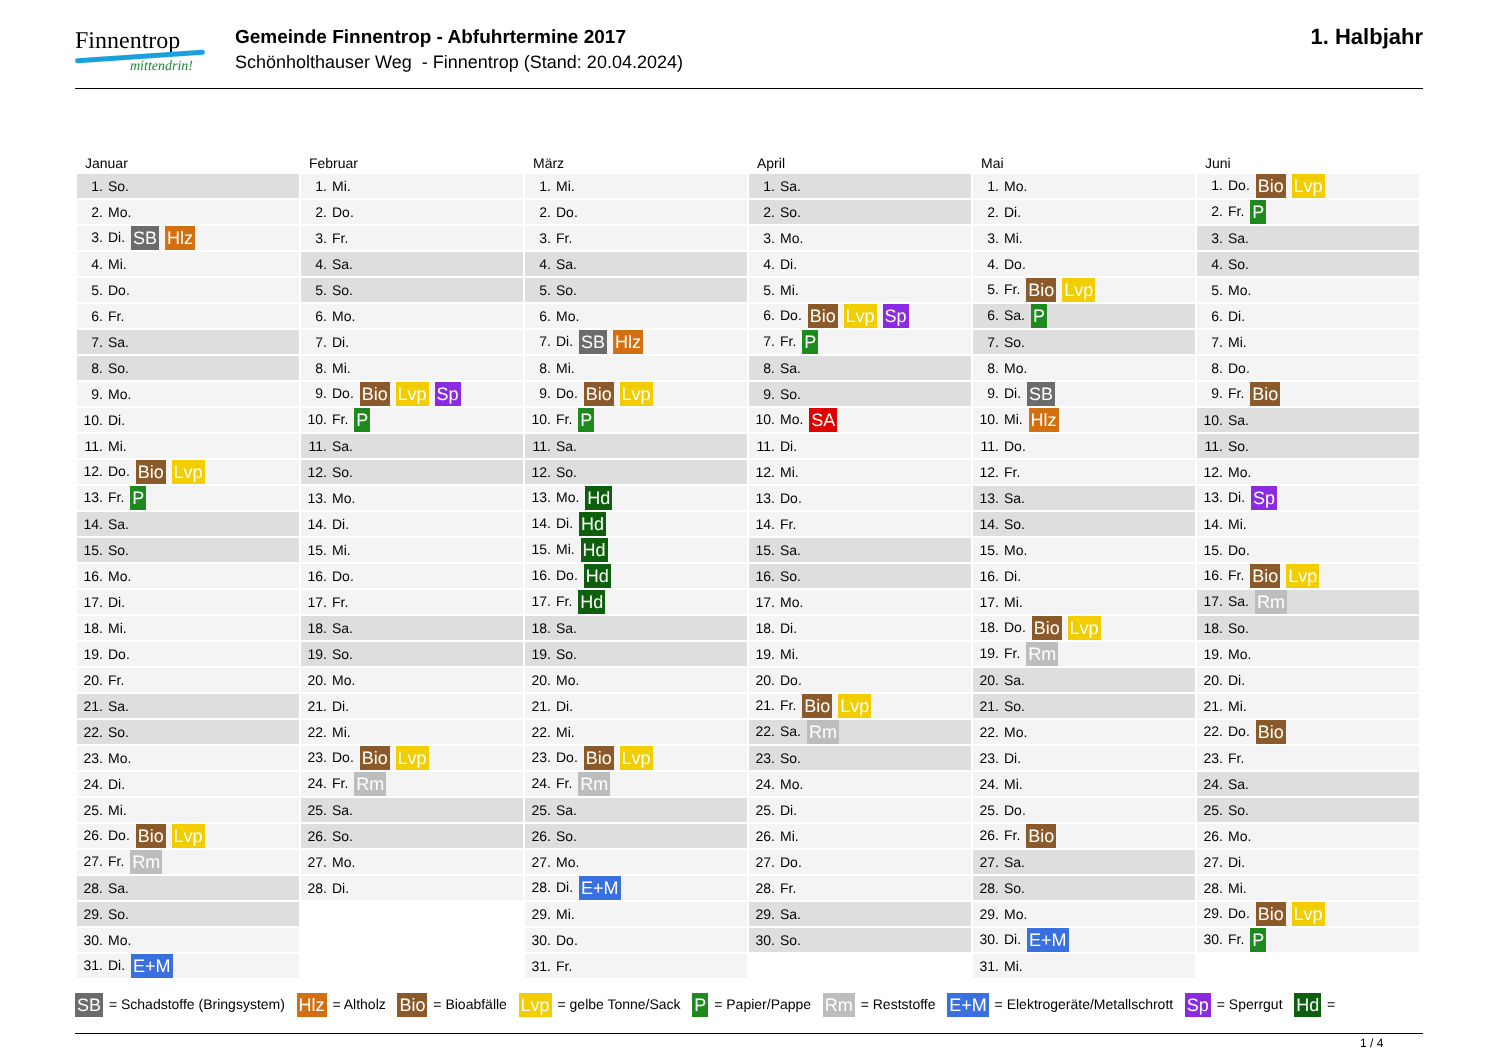Finnentrop
mittendrin!
Gemeinde Finnentrop - Abfuhrtermine 2017
Schönholthauser Weg - Finnentrop (Stand: 20.04.2024)
1. Halbjahr
| Januar | Februar | März | April | Mai | Juni |
| --- | --- | --- | --- | --- | --- |
| 1. So. | 1. Mi. | 1. Mi. | 1. Sa. | 1. Mo. | 1. Do. Bio Lvp |
| 2. Mo. | 2. Do. | 2. Do. | 2. So. | 2. Di. | 2. Fr. P |
| 3. Di. SB Hlz | 3. Fr. | 3. Fr. | 3. Mo. | 3. Mi. | 3. Sa. |
| 4. Mi. | 4. Sa. | 4. Sa. | 4. Di. | 4. Do. | 4. So. |
| 5. Do. | 5. So. | 5. So. | 5. Mi. | 5. Fr. Bio Lvp | 5. Mo. |
| 6. Fr. | 6. Mo. | 6. Mo. | 6. Do. Bio Lvp Sp | 6. Sa. P | 6. Di. |
| 7. Sa. | 7. Di. | 7. Di. SB Hlz | 7. Fr. P | 7. So. | 7. Mi. |
| 8. So. | 8. Mi. | 8. Mi. | 8. Sa. | 8. Mo. | 8. Do. |
| 9. Mo. | 9. Do. Bio Lvp Sp | 9. Do. Bio Lvp | 9. So. | 9. Di. SB | 9. Fr. Bio |
| 10. Di. | 10. Fr. P | 10. Fr. P | 10. Mo. SA | 10. Mi. Hlz | 10. Sa. |
| 11. Mi. | 11. Sa. | 11. Sa. | 11. Di. | 11. Do. | 11. So. |
| 12. Do. Bio Lvp | 12. So. | 12. So. | 12. Mi. | 12. Fr. | 12. Mo. |
| 13. Fr. P | 13. Mo. | 13. Mo. Hd | 13. Do. | 13. Sa. | 13. Di. Sp |
| 14. Sa. | 14. Di. | 14. Di. Hd | 14. Fr. | 14. So. | 14. Mi. |
| 15. So. | 15. Mi. | 15. Mi. Hd | 15. Sa. | 15. Mo. | 15. Do. |
| 16. Mo. | 16. Do. | 16. Do. Hd | 16. So. | 16. Di. | 16. Fr. Bio Lvp |
| 17. Di. | 17. Fr. | 17. Fr. Hd | 17. Mo. | 17. Mi. | 17. Sa. Rm |
| 18. Mi. | 18. Sa. | 18. Sa. | 18. Di. | 18. Do. Bio Lvp | 18. So. |
| 19. Do. | 19. So. | 19. So. | 19. Mi. | 19. Fr. Rm | 19. Mo. |
| 20. Fr. | 20. Mo. | 20. Mo. | 20. Do. | 20. Sa. | 20. Di. |
| 21. Sa. | 21. Di. | 21. Di. | 21. Fr. Bio Lvp | 21. So. | 21. Mi. |
| 22. So. | 22. Mi. | 22. Mi. | 22. Sa. Rm | 22. Mo. | 22. Do. Bio |
| 23. Mo. | 23. Do. Bio Lvp | 23. Do. Bio Lvp | 23. So. | 23. Di. | 23. Fr. |
| 24. Di. | 24. Fr. Rm | 24. Fr. Rm | 24. Mo. | 24. Mi. | 24. Sa. |
| 25. Mi. | 25. Sa. | 25. Sa. | 25. Di. | 25. Do. | 25. So. |
| 26. Do. Bio Lvp | 26. So. | 26. So. | 26. Mi. | 26. Fr. Bio | 26. Mo. |
| 27. Fr. Rm | 27. Mo. | 27. Mo. | 27. Do. | 27. Sa. | 27. Di. |
| 28. Sa. | 28. Di. | 28. Di. E+M | 28. Fr. | 28. So. | 28. Mi. |
| 29. So. | | 29. Mi. | 29. Sa. | 29. Mo. | 29. Do. Bio Lvp |
| 30. Mo. | | 30. Do. | 30. So. | 30. Di. E+M | 30. Fr. P |
| 31. Di. E+M | | 31. Fr. | | 31. Mi. | |
SB = Schadstoffe (Bringsystem) Hlz = Altholz Bio = Bioabfälle Lvp = gelbe Tonne/Sack P = Papier/Pappe Rm = Reststoffe E+M = Elektrogeräte/Metallschrott Sp = Sperrgut Hd =
1 / 4